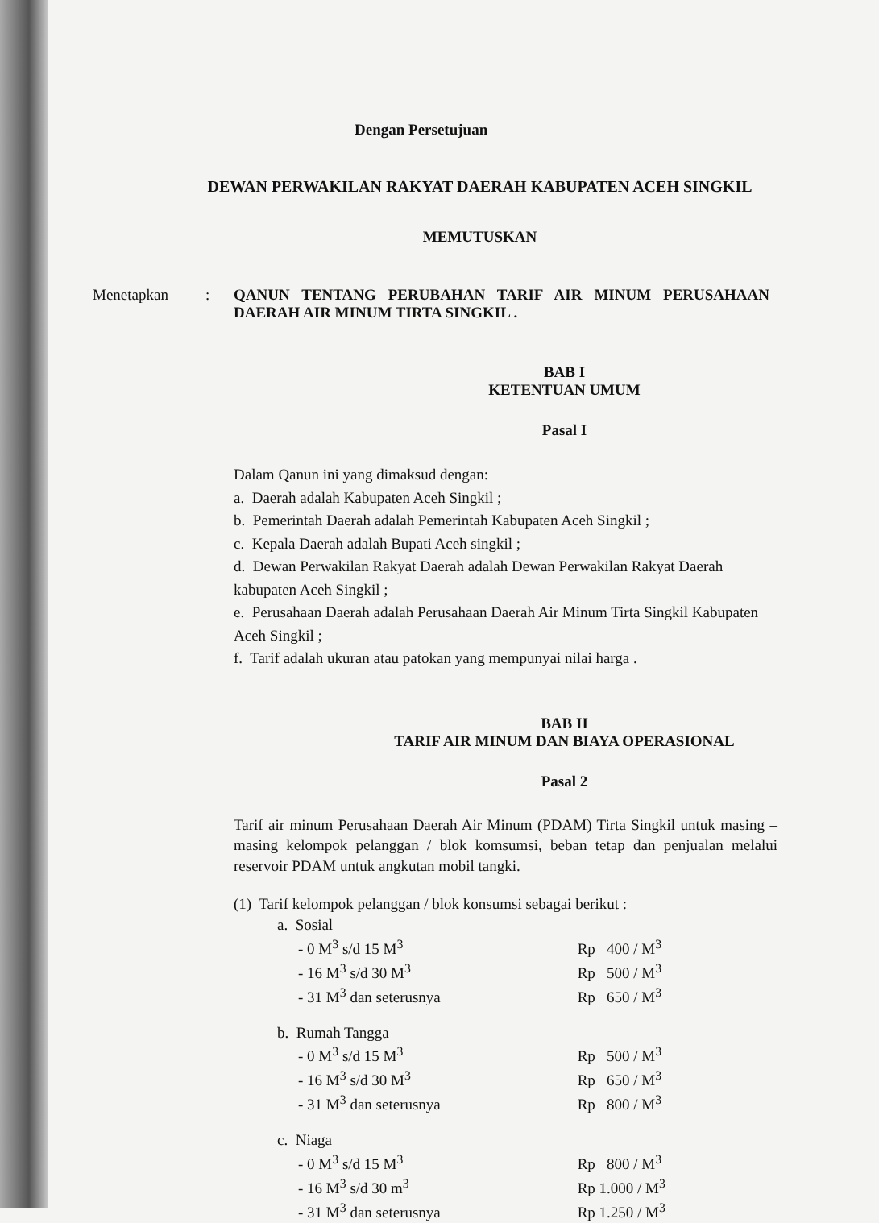Dengan Persetujuan
DEWAN PERWAKILAN RAKYAT DAERAH KABUPATEN ACEH SINGKIL
MEMUTUSKAN
Menetapkan : QANUN TENTANG PERUBAHAN TARIF AIR MINUM PERUSAHAAN DAERAH AIR MINUM TIRTA SINGKIL .
BAB I
KETENTUAN UMUM
Pasal I
Dalam Qanun ini yang dimaksud dengan:
a. Daerah adalah Kabupaten Aceh Singkil ;
b. Pemerintah Daerah adalah Pemerintah Kabupaten Aceh Singkil ;
c. Kepala Daerah adalah Bupati Aceh singkil ;
d. Dewan Perwakilan Rakyat Daerah adalah Dewan Perwakilan Rakyat Daerah kabupaten Aceh Singkil ;
e. Perusahaan Daerah adalah Perusahaan Daerah Air Minum Tirta Singkil Kabupaten Aceh Singkil ;
f. Tarif adalah ukuran atau patokan yang mempunyai nilai harga .
BAB II
TARIF AIR MINUM DAN BIAYA OPERASIONAL
Pasal 2
Tarif air minum Perusahaan Daerah Air Minum (PDAM) Tirta Singkil untuk masing – masing kelompok pelanggan / blok komsumsi, beban tetap dan penjualan melalui reservoir PDAM untuk angkutan mobil tangki.
(1) Tarif kelompok pelanggan / blok konsumsi sebagai berikut :
| a. Sosial | |
| - 0 M<sup>3</sup> s/d 15 M<sup>3</sup> | Rp 400 / M<sup>3</sup> |
| - 16 M<sup>3</sup> s/d 30 M<sup>3</sup> | Rp 500 / M<sup>3</sup> |
| - 31 M<sup>3</sup> dan seterusnya | Rp 650 / M<sup>3</sup> |
| b. Rumah Tangga | |
| - 0 M<sup>3</sup> s/d 15 M<sup>3</sup> | Rp 500 / M<sup>3</sup> |
| - 16 M<sup>3</sup> s/d 30 M<sup>3</sup> | Rp 650 / M<sup>3</sup> |
| - 31 M<sup>3</sup> dan seterusnya | Rp 800 / M<sup>3</sup> |
| c. Niaga | |
| - 0 M<sup>3</sup> s/d 15 M<sup>3</sup> | Rp 800 / M<sup>3</sup> |
| - 16 M<sup>3</sup> s/d 30 m<sup>3</sup> | Rp 1.000 / M<sup>3</sup> |
| - 31 M<sup>3</sup> dan seterusnya | Rp 1.250 / M<sup>3</sup> |